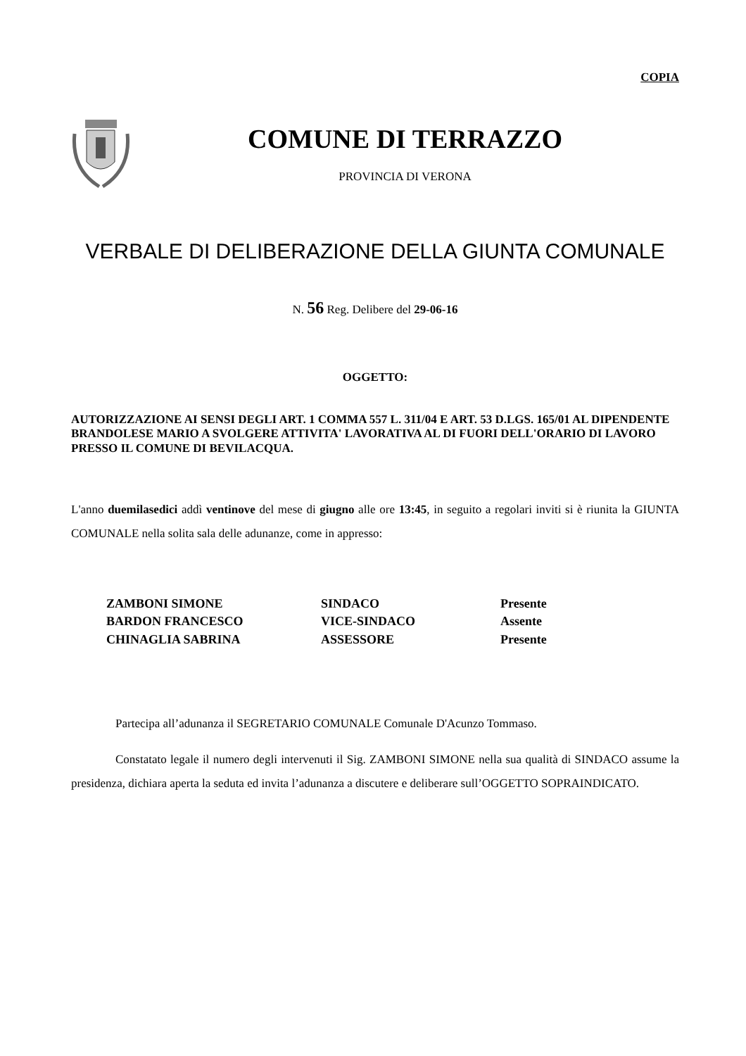COPIA
COMUNE DI TERRAZZO
PROVINCIA DI VERONA
VERBALE DI DELIBERAZIONE DELLA GIUNTA COMUNALE
N. 56 Reg. Delibere del 29-06-16
OGGETTO:
AUTORIZZAZIONE AI SENSI DEGLI ART. 1 COMMA 557 L. 311/04 E ART. 53 D.LGS. 165/01 AL DIPENDENTE BRANDOLESE MARIO A SVOLGERE ATTIVITA' LAVORATIVA AL DI FUORI DELL'ORARIO DI LAVORO PRESSO IL COMUNE DI BEVILACQUA.
L'anno duemilasedici addì ventinove del mese di giugno alle ore 13:45, in seguito a regolari inviti si è riunita la GIUNTA COMUNALE nella solita sala delle adunanze, come in appresso:
| ZAMBONI SIMONE | SINDACO | Presente |
| BARDON FRANCESCO | VICE-SINDACO | Assente |
| CHINAGLIA SABRINA | ASSESSORE | Presente |
Partecipa all’adunanza il SEGRETARIO COMUNALE Comunale D'Acunzo Tommaso.
Constatato legale il numero degli intervenuti il Sig. ZAMBONI SIMONE nella sua qualità di SINDACO assume la presidenza, dichiara aperta la seduta ed invita l’adunanza a discutere e deliberare sull’OGGETTO SOPRAINDICATO.